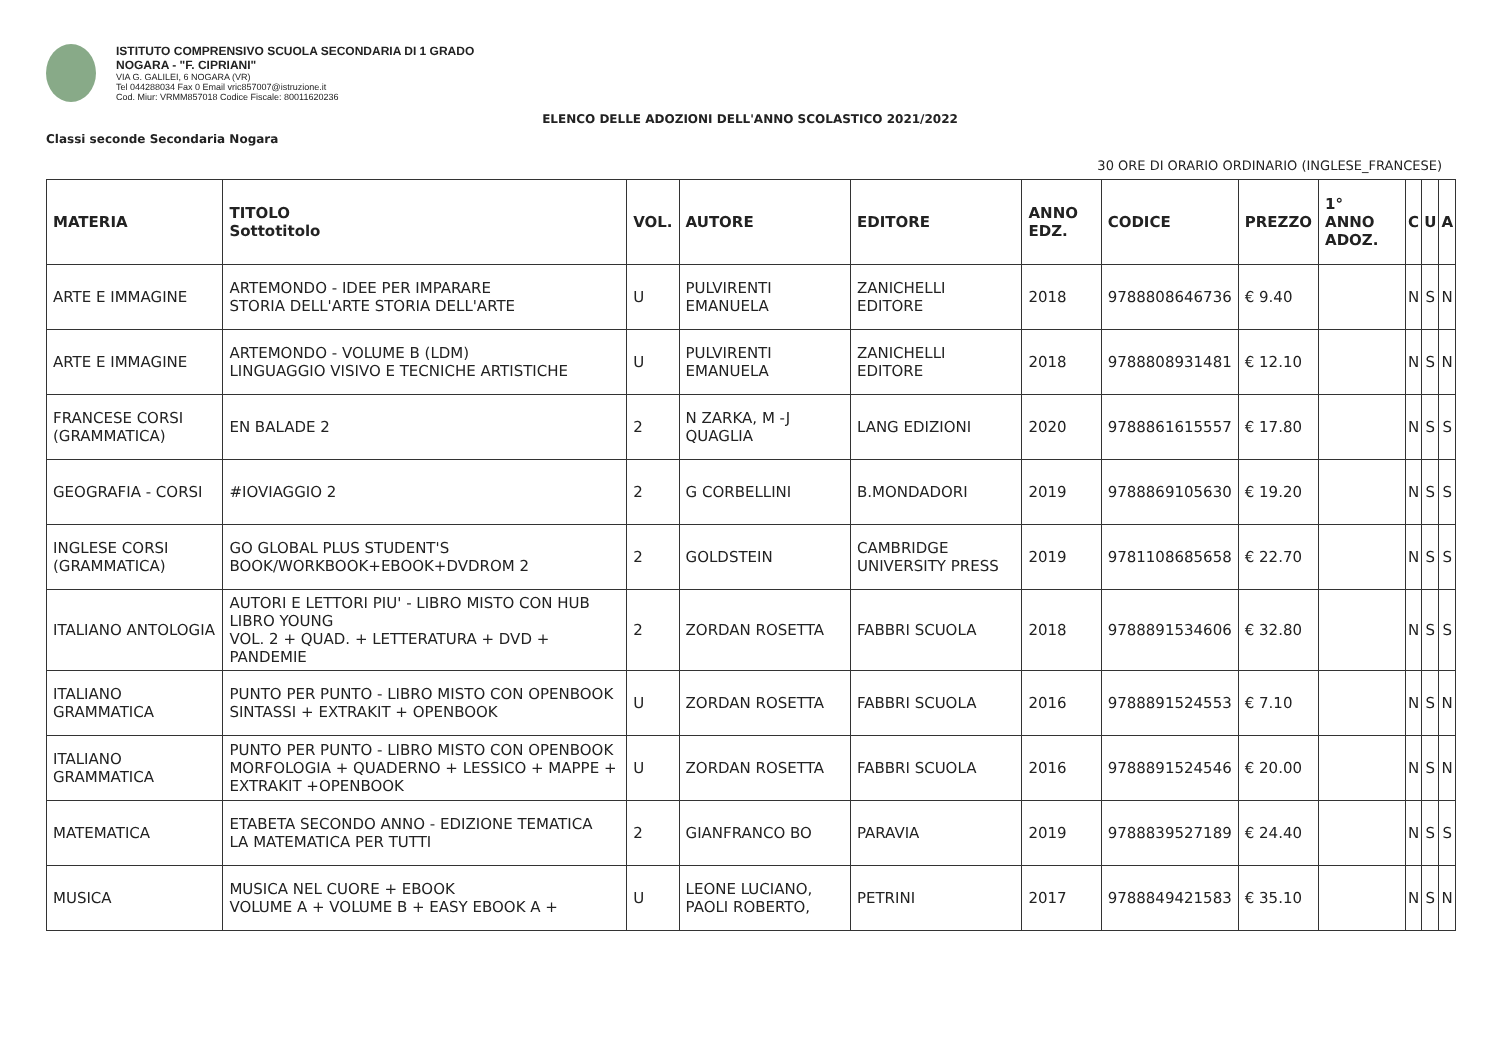ISTITUTO COMPRENSIVO SCUOLA SECONDARIA DI 1 GRADO
NOGARA - "F. CIPRIANI"
VIA G. GALILEI, 6 NOGARA (VR)
Tel 044288034 Fax 0 Email vric857007@istruzione.it
Cod. Miur: VRMM857018 Codice Fiscale: 80011620236
ELENCO DELLE ADOZIONI DELL'ANNO SCOLASTICO 2021/2022
Classi seconde Secondaria Nogara
30 ORE DI ORARIO ORDINARIO (INGLESE_FRANCESE)
| MATERIA | TITOLO Sottotitolo | VOL. | AUTORE | EDITORE | ANNO EDZ. | CODICE | PREZZO | 1° ANNO ADOZ. | C | U | A |
| --- | --- | --- | --- | --- | --- | --- | --- | --- | --- | --- | --- |
| ARTE E IMMAGINE | ARTEMONDO - IDEE PER IMPARARE STORIA DELL'ARTE STORIA DELL'ARTE | U | PULVIRENTI EMANUELA | ZANICHELLI EDITORE | 2018 | 9788808646736 | € 9.40 | | N | S | N |
| ARTE E IMMAGINE | ARTEMONDO - VOLUME B (LDM) LINGUAGGIO VISIVO E TECNICHE ARTISTICHE | U | PULVIRENTI EMANUELA | ZANICHELLI EDITORE | 2018 | 9788808931481 | € 12.10 | | N | S | N |
| FRANCESE CORSI (GRAMMATICA) | EN BALADE 2 | 2 | N ZARKA, M -J QUAGLIA | LANG EDIZIONI | 2020 | 9788861615557 | € 17.80 | | N | S | S |
| GEOGRAFIA - CORSI | #IOVIAGGIO 2 | 2 | G CORBELLINI | B.MONDADORI | 2019 | 9788869105630 | € 19.20 | | N | S | S |
| INGLESE CORSI (GRAMMATICA) | GO GLOBAL PLUS STUDENT'S BOOK/WORKBOOK+EBOOK+DVDROM 2 | 2 | GOLDSTEIN | CAMBRIDGE UNIVERSITY PRESS | 2019 | 9781108685658 | € 22.70 | | N | S | S |
| ITALIANO ANTOLOGIA | AUTORI E LETTORI PIU' - LIBRO MISTO CON HUB LIBRO YOUNG VOL. 2 + QUAD. + LETTERATURA + DVD + PANDEMIE | 2 | ZORDAN ROSETTA | FABBRI SCUOLA | 2018 | 9788891534606 | € 32.80 | | N | S | S |
| ITALIANO GRAMMATICA | PUNTO PER PUNTO - LIBRO MISTO CON OPENBOOK SINTASSI + EXTRAKIT + OPENBOOK | U | ZORDAN ROSETTA | FABBRI SCUOLA | 2016 | 9788891524553 | € 7.10 | | N | S | N |
| ITALIANO GRAMMATICA | PUNTO PER PUNTO - LIBRO MISTO CON OPENBOOK MORFOLOGIA + QUADERNO + LESSICO + MAPPE + EXTRAKIT +OPENBOOK | U | ZORDAN ROSETTA | FABBRI SCUOLA | 2016 | 9788891524546 | € 20.00 | | N | S | N |
| MATEMATICA | ETABETA SECONDO ANNO - EDIZIONE TEMATICA LA MATEMATICA PER TUTTI | 2 | GIANFRANCO BO | PARAVIA | 2019 | 9788839527189 | € 24.40 | | N | S | S |
| MUSICA | MUSICA NEL CUORE + EBOOK VOLUME A + VOLUME B + EASY EBOOK A + | U | LEONE LUCIANO, PAOLI ROBERTO, | PETRINI | 2017 | 9788849421583 | € 35.10 | | N | S | N |